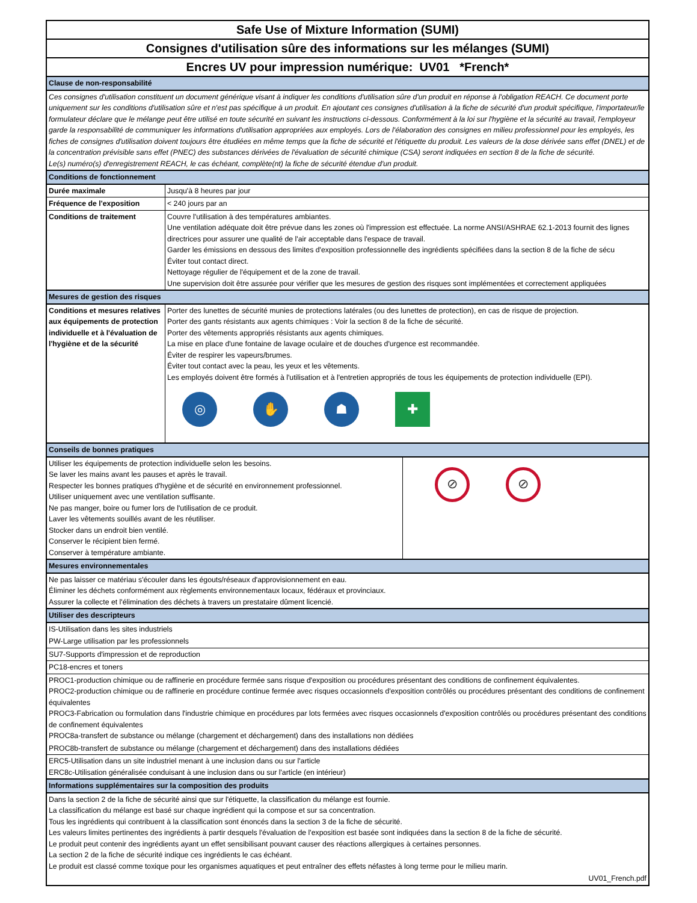Safe Use of Mixture Information (SUMI)
Consignes d'utilisation sûre des informations sur les mélanges (SUMI)
Encres UV pour impression numérique: UV01 *French*
| Clause de non-responsabilité | |
| Ces consignes d'utilisation constituent un document générique visant à indiquer les conditions d'utilisation sûre d'un produit en réponse à l'obligation REACH. Ce document porte uniquement sur les conditions d'utilisation sûre et n'est pas spécifique à un produit. En ajoutant ces consignes d'utilisation à la fiche de sécurité d'un produit spécifique, l'importateur/le formulateur déclare que le mélange peut être utilisé en toute sécurité en suivant les instructions ci-dessous. Conformément à la loi sur l'hygiène et la sécurité au travail, l'employeur garde la responsabilité de communiquer les informations d'utilisation appropriées aux employés. Lors de l'élaboration des consignes en milieu professionnel pour les employés, les fiches de consignes d'utilisation doivent toujours être étudiées en même temps que la fiche de sécurité et l'étiquette du produit. Les valeurs de la dose dérivée sans effet (DNEL) et de la concentration prévisible sans effet (PNEC) des substances dérivées de l'évaluation de sécurité chimique (CSA) seront indiquées en section 8 de la fiche de sécurité. Le(s) numéro(s) d'enregistrement REACH, le cas échéant, complète(nt) la fiche de sécurité étendue d'un produit. | |
| Conditions de fonctionnement | |
| Durée maximale | Jusqu'à 8 heures par jour |
| Fréquence de l'exposition | < 240 jours par an |
| Conditions de traitement | Couvre l'utilisation à des températures ambiantes. Une ventilation adéquate doit être prévue dans les zones où l'impression est effectuée. La norme ANSI/ASHRAE 62.1-2013 fournit des lignes directrices pour assurer une qualité de l'air acceptable dans l'espace de travail. Garder les émissions en dessous des limites d'exposition professionnelle des ingrédients spécifiées dans la section 8 de la fiche de sécu Éviter tout contact direct. Nettoyage régulier de l'équipement et de la zone de travail. Une supervision doit être assurée pour vérifier que les mesures de gestion des risques sont implémentées et correctement appliquées |
| Mesures de gestion des risques | |
| Conditions et mesures relatives aux équipements de protection individuelle et à l'évaluation de l'hygiène et de la sécurité | Porter des lunettes de sécurité munies de protections latérales (ou des lunettes de protection), en cas de risque de projection. Porter des gants résistants aux agents chimiques : Voir la section 8 de la fiche de sécurité. Porter des vêtements appropriés résistants aux agents chimiques. La mise en place d'une fontaine de lavage oculaire et de douches d'urgence est recommandée. Éviter de respirer les vapeurs/brumes. Éviter tout contact avec la peau, les yeux et les vêtements. Les employés doivent être formés à l'utilisation et à l'entretien appropriés de tous les équipements de protection individuelle (EPI). ◎ ✋ ☗ ✚ |
| Conseils de bonnes pratiques | |
| Utiliser les équipements de protection individuelle selon les besoins. Se laver les mains avant les pauses et après le travail. Respecter les bonnes pratiques d'hygiène et de sécurité en environnement professionnel. Utiliser uniquement avec une ventilation suffisante. Ne pas manger, boire ou fumer lors de l'utilisation de ce produit. Laver les vêtements souillés avant de les réutiliser. Stocker dans un endroit bien ventilé. Conserver le récipient bien fermé. Conserver à température ambiante. | ⊘ ⊘ |
| Mesures environnementales |
| Ne pas laisser ce matériau s'écouler dans les égouts/réseaux d'approvisionnement en eau. Éliminer les déchets conformément aux règlements environnementaux locaux, fédéraux et provinciaux. Assurer la collecte et l'élimination des déchets à travers un prestataire dûment licencié. |
| Utiliser des descripteurs |
| IS-Utilisation dans les sites industriels |
| PW-Large utilisation par les professionnels |
| SU7-Supports d'impression et de reproduction |
| PC18-encres et toners |
| PROC1-production chimique ou de raffinerie en procédure fermée sans risque d'exposition ou procédures présentant des conditions de confinement équivalentes. PROC2-production chimique ou de raffinerie en procédure continue fermée avec risques occasionnels d'exposition contrôlés ou procédures présentant des conditions de confinement équivalentes PROC3-Fabrication ou formulation dans l'industrie chimique en procédures par lots fermées avec risques occasionnels d'exposition contrôlés ou procédures présentant des conditions de confinement équivalentes PROC8a-transfert de substance ou mélange (chargement et déchargement) dans des installations non dédiées |
| PROC8b-transfert de substance ou mélange (chargement et déchargement) dans des installations dédiées |
| ERC5-Utilisation dans un site industriel menant à une inclusion dans ou sur l'article ERC8c-Utilisation généralisée conduisant à une inclusion dans ou sur l'article (en intérieur) |
| Informations supplémentaires sur la composition des produits |
| Dans la section 2 de la fiche de sécurité ainsi que sur l'étiquette, la classification du mélange est fournie. La classification du mélange est basé sur chaque ingrédient qui la compose et sur sa concentration. Tous les ingrédients qui contribuent à la classification sont énoncés dans la section 3 de la fiche de sécurité. Les valeurs limites pertinentes des ingrédients à partir desquels l'évaluation de l'exposition est basée sont indiquées dans la section 8 de la fiche de sécurité. Le produit peut contenir des ingrédients ayant un effet sensibilisant pouvant causer des réactions allergiques à certaines personnes. La section 2 de la fiche de sécurité indique ces ingrédients le cas échéant. Le produit est classé comme toxique pour les organismes aquatiques et peut entraîner des effets néfastes à long terme pour le milieu marin. |
| UV01_French.pdf |